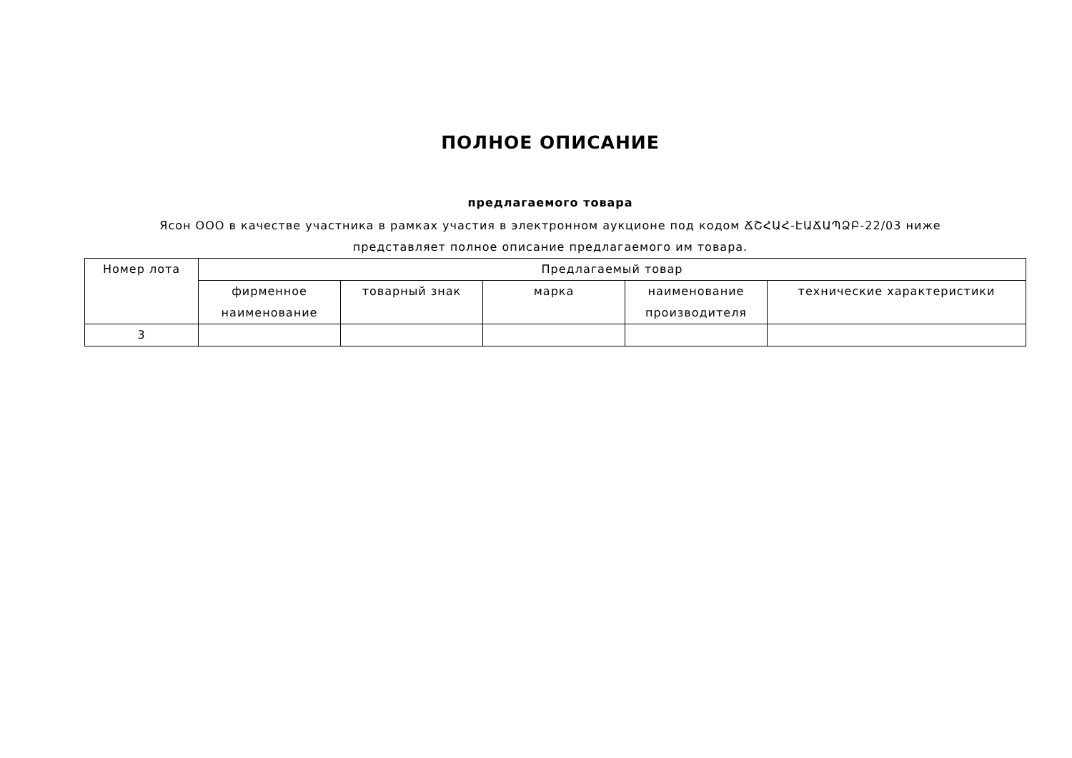ПОЛНОЕ ОПИСАНИЕ
предлагаемого товара
Ясон ООО в качестве участника в рамках участия в электронном аукционе под кодом ՃՇՀԱՀ-ԷԱՃԱՊՁԲ-22/03 ниже представляет полное описание предлагаемого им товара.
| Номер лота | Предлагаемый товар | | | | |
| --- | --- | --- | --- | --- | --- |
| | фирменное наименование | товарный знак | марка | наименование производителя | технические характеристики |
| 3 | | | | | |